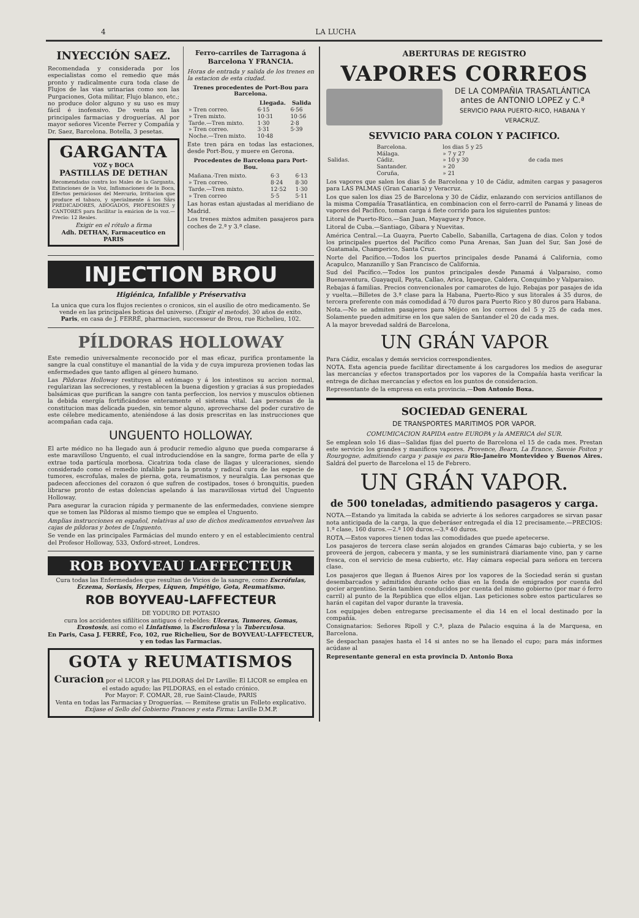4 LA LUCHA
INYECCIÓN SAEZ.
Recomendada y considerada por los especialistas como el remedio que más pronto y radicalmente cura toda clase de Flujos de las vias urinarias como son las Purgaciones, Gota militar, Flujo blanco, etc.; no produce dolor alguno y su uso es muy fácil é inofensivo. De venta en las principales farmacias y droguerías. Al por mayor señores Vicente Ferrer y Compañía y Dr. Saez, Barcelona. Botella, 3 pesetas.
GARGANTA
VOZ y BOCA
PASTILLAS DE DETHAN
Recomendadas contra los Males de la Garganta, Extinciones de la Voz, Inflamaciones de la Boca, Efectos perniciosos del Mercurio, Irritacion que produce el tabaco, y specialmente á los Sñrs PREDICADORES, ABOGADOS, PROFESORES y CANTORES para facilitar la emicion de la voz.— Precio: 12 Reales.
Exigir en el rótulo a firma
Adh. DETHAN, Farmaceutico en PARIS
Ferro-carriles de Tarragona á Barcelona Y FRANCIA.
Horas de entrada y salida de los trenes en la estacion de esta ciudad.
Trenes procedentes de Port-Bou para Barcelona.
| | Llegada. | Salida |
| --- | --- | --- |
| » Tren correo. | 6·15 | 6·56 |
| » Tren mixto. | 10·31 | 10·56 |
| Tarde.—Tren mixto. | 1·30 | 2·8 |
| » Tren correo. | 3·31 | 5·39 |
| Noche.—Tren mixto. | 10·48 | |
Este tren pára en todas las estaciones, desde Port-Bou, y muere en Gerona.
Procedentes de Barcelona para Port-Bou.
| Mañana.-Tren mixto. | 6·3 | 6·13 |
| » Tren correo. | 8·24 | 8·30 |
| Tarde.—Tren mixto. | 12·52 | 1·30 |
| » Tren correo | 5·5 | 5·11 |
Las horas estan ajustadas al meridiano de Madrid.
Los trenes mixtos admiten pasajeros para coches de 2.ª y 3.ª clase.
INJECTION BROU
Higiénica, Infalible y Préservativa
La unica que cura los flujos recientes o cronicos, sin el ausilio de otro medicamento. Se vende en las principales boticas del universo. (Exigir el metodo). 30 años de exito.
Paris, en casa de J. FERRÉ, pharmacien, successeur de Brou, rue Richelieu, 102.
PÍLDORAS HOLLOWAY
Este remedio universalmente reconocido por el mas eficaz, purifica prontamente la sangre la cual constituye el manantial de la vida y de cuya impureza provienen todas las enfermedades que tanto afligen al género humano.
Las Píldoras Holloway restituyen al estómago y á los intestinos su accion normal, regularizan las secreciones, y restablecen la buena digestion y gracias á sus propiedades balsámicas que purifican la sangre con tanta perfeccion, los nervios y musculos obtienen la debida energía fortificándose enteramente el sistema vital. Las personas de la constitucion mas delicada pueden, sin temor alguno, aprovecharse del poder curativo de este célebre medicamento, ateniéndose á las dosis prescritas en las instrucciones que acompañan cada caja.
UNGUENTO HOLLOWAY.
El arte médico no ha llegado aun á producir remedio alguno que pueda compararse á este maravilloso Unguento, el cual introduciendóse en la sangre, forma parte de ella y extrae toda partícula morbosa. Cicatriza toda clase de llagas y ulceraciones, siendo considerado como el remedio infalible para la pronta y radical cura de las especie de tumores, escrofulas, males de pierna, gota, reumatismos, y neuralgia. Las personas que padecen afecciones del corazon ó que sufren de costipados, toses ó bronquitis, pueden librarse pronto de estas dolencias apelando á las maravillosas virtud del Unguento Holloway.
Para asegurar la curacion rápida y permanente de las enfermedades, conviene siempre que se tomen las Píldoras al mismo tiempo que se emplea el Unguento.
Amplias instrucciones en español, relativas al uso de dichos medicamentos envuelven las cajas de píldoras y botes de Unguento.
Se vende en las principales Farmácias del mundo entero y en el establecimiento central del Profesor Holloway, 533, Oxford-street, Londres.
ROB BOYVEAU LAFFECTEUR
Cura todas las Enfermedades que resultan de Vicios de la sangre, como Escrófulas, Eczema, Soriasis, Herpes, Liquen, Impétigo, Gota, Reumatismo.
ROB BOYVEAU-LAFFECTEUR
DE YODURO DE POTASIO
cura los accidentes sifilíticos antiguos ó rebeldes: Ulceras, Tumores, Gomas, Exostosis, así como el Linfatismo, la Escrofulosa y la Tuberculosa.
En Paris, Casa J. FERRÉ, Fco, 102, rue Richelieu, Sor de BOYVEAU-LAFFECTEUR, y en todas las Farmacias.
GOTA y REUMATISMOS
Curacion por el LICOR y las PILDORAS del Dr Laville: El LICOR se emplea en el estado agudo; las PILDORAS, en el estado crónico.
Por Mayor: F. COMAR, 28, rue Saint-Claude, PARIS
Venta en todas las Farmacias y Droguerías. — Remitese gratis un Folleto explicativo.
Exíjase el Sello del Gobierno Frances y esta Firma: Laville D.M.P.
ABERTURAS DE REGISTRO
VAPORES CORREOS
DE LA COMPAÑIA TRASATLÁNTICA
antes de ANTONIO LOPEZ y C.ª
SERVICIO PARA PUERTO-RICO, HABANA Y VERACRUZ.
SEVVICIO PARA COLON Y PACIFICO.
| Salidas. | Barcelona. | los dias 5 y 25 | de cada mes |
| | Málaga. | » 7 y 27 | |
| | Cádiz. | » 10 y 30 | |
| | Santander. | » 20 | |
| | Coruña, | » 21 | |
Los vapores que salen los dias 5 de Barcelona y 10 de Cádiz, admiten cargas y pasageros para LAS PALMAS (Gran Canaria) y Veracruz.
Los que salen los dias 25 de Barcelona y 30 de Cádiz, enlazando con servicios antillanos de la misma Compañía Trasatlántica, en combinacion con el ferro-carril de Panamá y lineas de vapores del Pacífico, toman carga á flete corrido para los siguientes puntos:
Litoral de Puerto-Rico.—San Juan, Mayaguez y Ponce.
Litoral de Cuba.—Santiago, Gibara y Nuevitas.
América Central.—La Guayra, Puerto Cabello, Sabanilla, Cartagena de dias. Colon y todos los principales puertos del Pacífico como Puna Arenas, San Juan del Sur, San José de Guatamala, Champerico, Santa Cruz.
Norte del Pacífico.—Todos los puertos principales desde Panamá á California, como Acapulco, Manzanillo y San Francisco de California.
Sud del Pacífico.—Todos los puntos principales desde Panamá á Valparaiso, como Buenaventura, Guayaquil, Payta, Callao, Arica, Iqueque, Caldera, Conquimbo y Valparaiso.
Rebajas á familias. Precios convencionales por camarotes de lujo. Rebajas por pasajes de ida y vuelta.—Billetes de 3.ª clase para la Habana, Puerto-Rico y sus litorales á 35 duros, de tercera preferente con más comodidad á 70 duros para Puerto Rico y 80 duros para Habana.
Nota.—No se admiten pasajeros para Méjico en los correos del 5 y 25 de cada mes. Solamente pueden admitirse en los que salen de Santander el 20 de cada mes.
A la mayor brevedad saldrá de Barcelona,
UN GRÁN VAPOR
Para Cádiz, escalas y demás servicios correspondientes.
NOTA. Esta agencia puede facilitar directamente á los cargadores los medios de asegurar las mercancías y efectos transportados por los vapores de la Compañía hasta verificar la entrega de dichas mercancías y efectos en los puntos de consideracion.
Representante de la empresa en esta provincia.—Don Antonio Boxa.
SOCIEDAD GENERAL
DE TRANSPORTES MARITIMOS POR VAPOR.
COMUMICACION RAPIDA entre EUROPA y la AMERICA del SUR.
Se emplean solo 16 dias—Salidas fijas del puerto de Barcelona el 15 de cada mes. Prestan este servicio los grandes y manificos vapores. Provence, Bearn, La Erance, Savoie Foiton y Rourgogne, admitiendo carga y pasaje es para Rio-Janeiro Montevideo y Buenos Aires. Saldrá del puerto de Barcelona el 15 de Febrero.
UN GRÁN VAPOR.
de 500 toneladas, admitiendo pasageros y carga.
NOTA.—Estando ya limitada la cabida se advierte á los señores cargadores se sirvan pasar nota anticipada de la carga, la que deberáser entregada el dia 12 precisamente.—PRECIOS: 1.ª clase, 160 duros.—2.ª 100 duros.—3.ª 40 duros.
ROTA.—Estos vapores tienen todas las comodidades que puede apetecerse.
Los pasajeros de tercera clase serán alojados en grandes Cámaras bajo cubierta, y se les proveerá de jergon, cabecera y manta, y se les suministrará diariamente vino, pan y carne fresca, con el servicio de mesa cubierto, etc. Hay cámara especial para señora en tercera clase.
Los pasajeros que llegan á Buenos Aires por los vapores de la Sociedad serán si gustan desembarcados y admitidos durante ocho dias en la fonda de emigrados por cuenta del gocier argentino. Serán tambien conducidos por cuenta del mismo gobierno (por mar ó ferro carril) al punto de la República que ellos elijan. Las peticiones sobre estos particulares se harán el capitan del vapor durante la travesía.
Los equipajes deben entregarse precisamente el dia 14 en el local destinado por la compañía.
Consignatarios: Señores Ripoll y C.ª, plaza de Palacio esquina á la de Marquesa, en Barcelona.
Se despachan pasajes hasta el 14 si antes no se ha llenado el cupo; para más informes acúdase al
Representante general en esta provincia D. Antonio Boxa